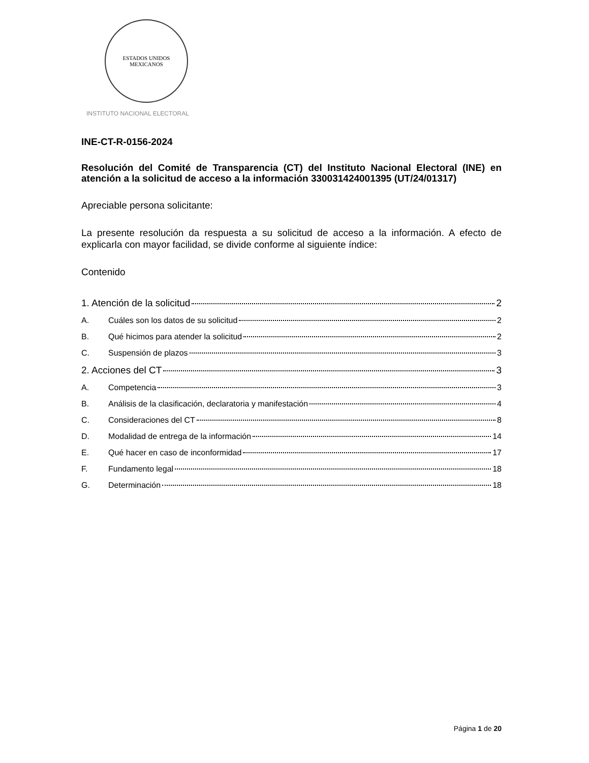ESTADOS UNIDOS MEXICANOS
INSTITUTO NACIONAL ELECTORAL
INE-CT-R-0156-2024
Resolución del Comité de Transparencia (CT) del Instituto Nacional Electoral (INE) en atención a la solicitud de acceso a la información 330031424001395 (UT/24/01317)
Apreciable persona solicitante:
La presente resolución da respuesta a su solicitud de acceso a la información. A efecto de explicarla con mayor facilidad, se divide conforme al siguiente índice:
Contenido
1. Atención de la solicitud 2
A. Cuáles son los datos de su solicitud 2
B. Qué hicimos para atender la solicitud 2
C. Suspensión de plazos 3
2. Acciones del CT 3
A. Competencia 3
B. Análisis de la clasificación, declaratoria y manifestación 4
C. Consideraciones del CT 8
D. Modalidad de entrega de la información 14
E. Qué hacer en caso de inconformidad 17
F. Fundamento legal 18
G. Determinación 18
Página 1 de 20